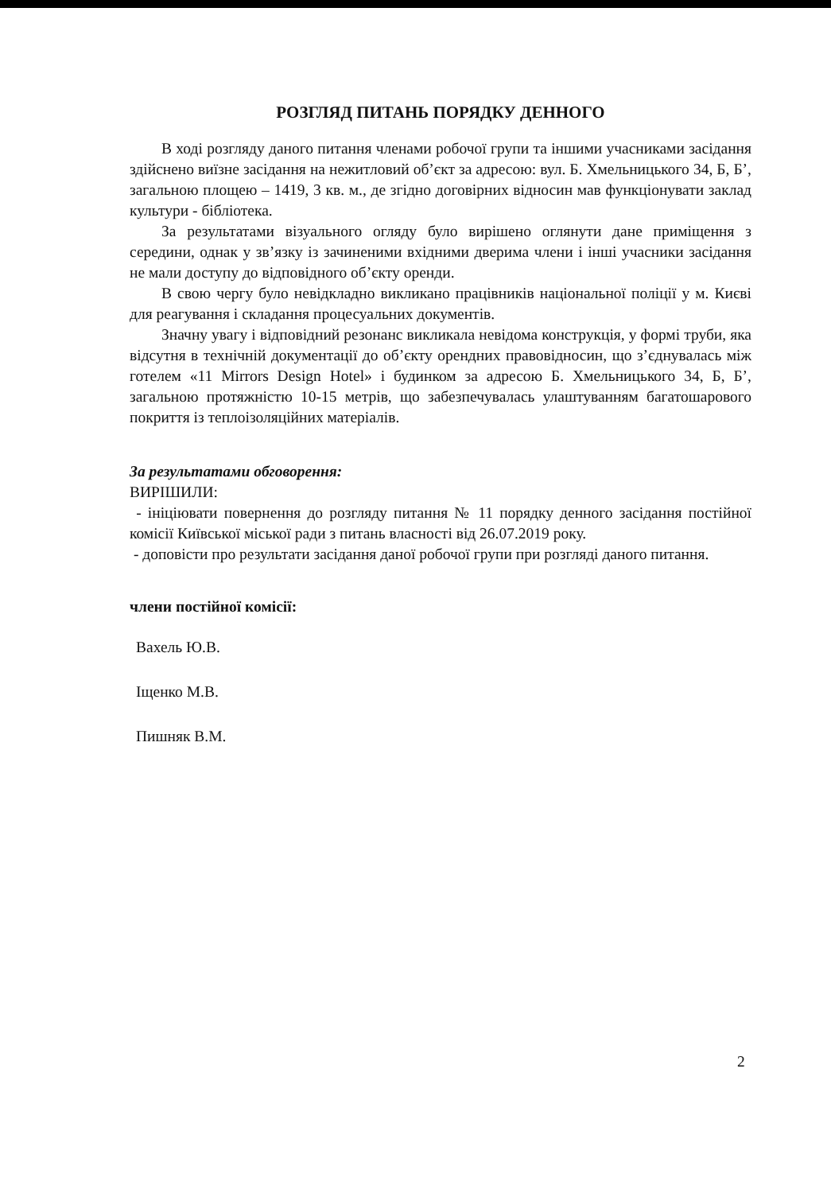РОЗГЛЯД ПИТАНЬ ПОРЯДКУ ДЕННОГО
В ході розгляду даного питання членами робочої групи та іншими учасниками засідання здійснено виїзне засідання на нежитловий об’єкт за адресою: вул. Б. Хмельницького 34, Б, Б’, загальною площею – 1419, 3 кв. м., де згідно договірних відносин мав функціонувати заклад культури - бібліотека.
За результатами візуального огляду було вирішено оглянути дане приміщення з середини, однак у зв’язку із зачиненими вхідними дверима члени і інші учасники засідання не мали доступу до відповідного об’єкту оренди.
В свою чергу було невідкладно викликано працівників національної поліції у м. Києві для реагування і складання процесуальних документів.
Значну увагу і відповідний резонанс викликала невідома конструкція, у формі труби, яка відсутня в технічній документації до об’єкту орендних правовідносин, що з’єднувалась між готелем «11 Mirrors Design Hotel» і будинком за адресою Б. Хмельницького 34, Б, Б’, загальною протяжністю 10-15 метрів, що забезпечувалась улаштуванням багатошарового покриття із теплоізоляційних матеріалів.
За результатами обговорення:
ВИРІШИЛИ:
- ініціювати повернення до розгляду питання № 11 порядку денного засідання постійної комісії Київської міської ради з питань власності від 26.07.2019 року.
- доповісти про результати засідання даної робочої групи при розгляді даного питання.
члени постійної комісії:
Вахель Ю.В.
Іщенко М.В.
Пишняк В.М.
2